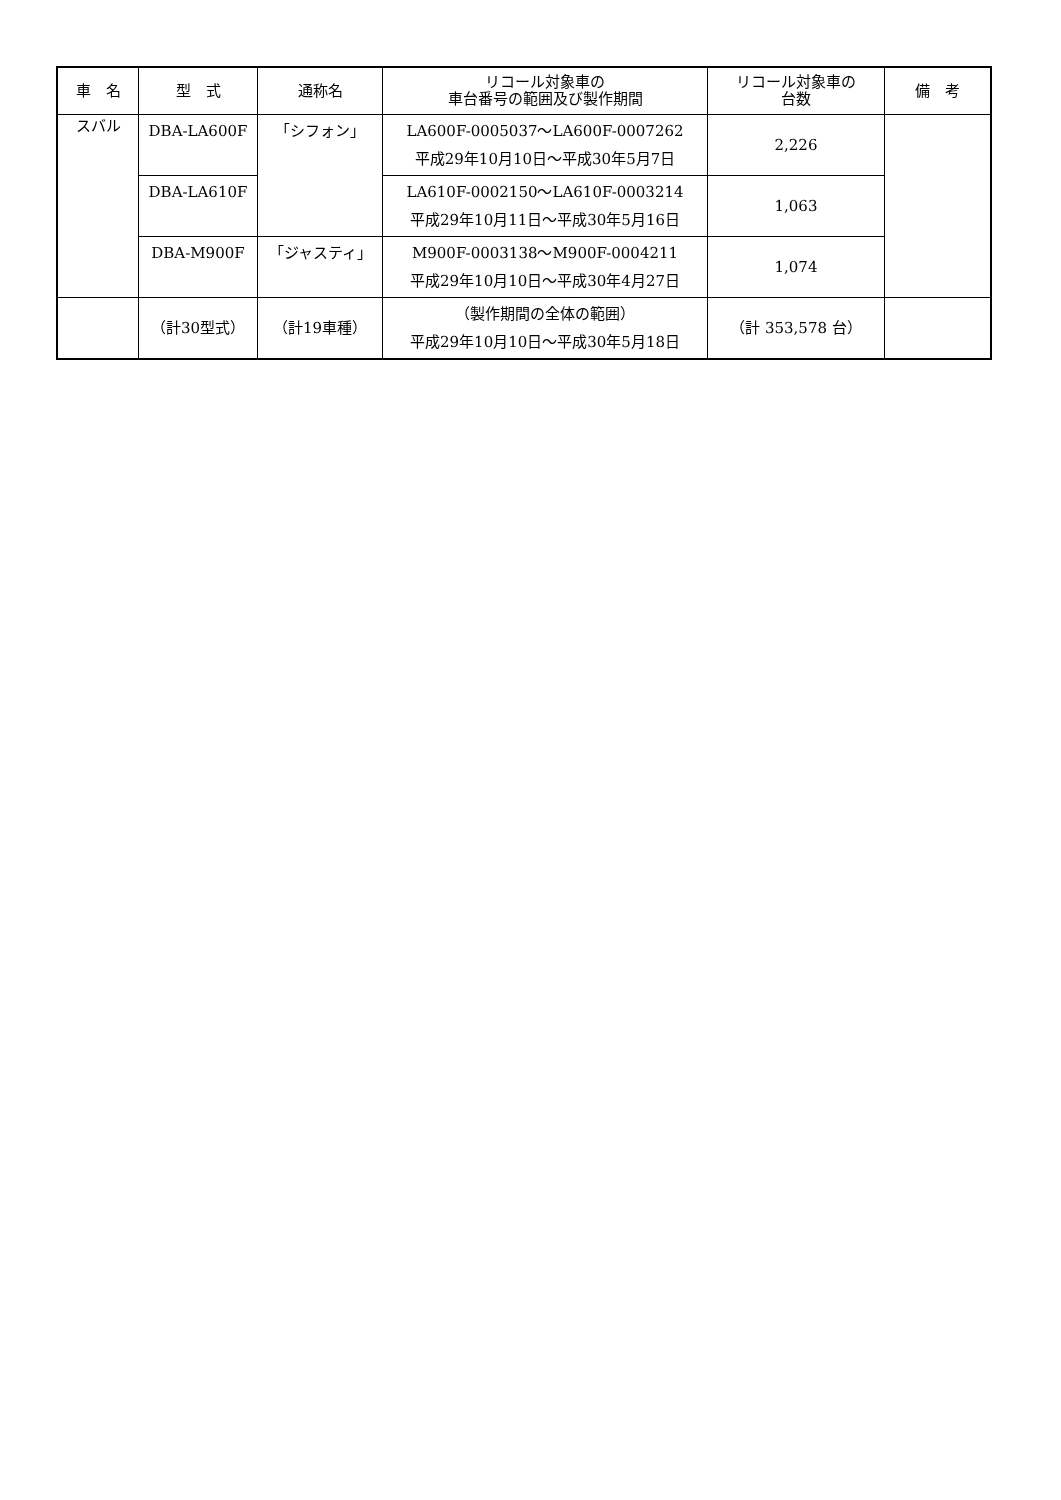| 車 名 | 型 式 | 通称名 | リコール対象車の 車台番号の範囲及び製作期間 | リコール対象車の 台数 | 備 考 |
| --- | --- | --- | --- | --- | --- |
| スバル | DBA-LA600F | 「シフォン」 | LA600F-0005037～LA600F-0007262 平成29年10月10日～平成30年5月7日 | 2,226 | |
| | DBA-LA610F | | LA610F-0002150～LA610F-0003214 平成29年10月11日～平成30年5月16日 | 1,063 | |
| | DBA-M900F | 「ジャスティ」 | M900F-0003138～M900F-0004211 平成29年10月10日～平成30年4月27日 | 1,074 | |
| | （計30型式） | （計19車種） | （製作期間の全体の範囲） 平成29年10月10日～平成30年5月18日 | （計 353,578 台） | |